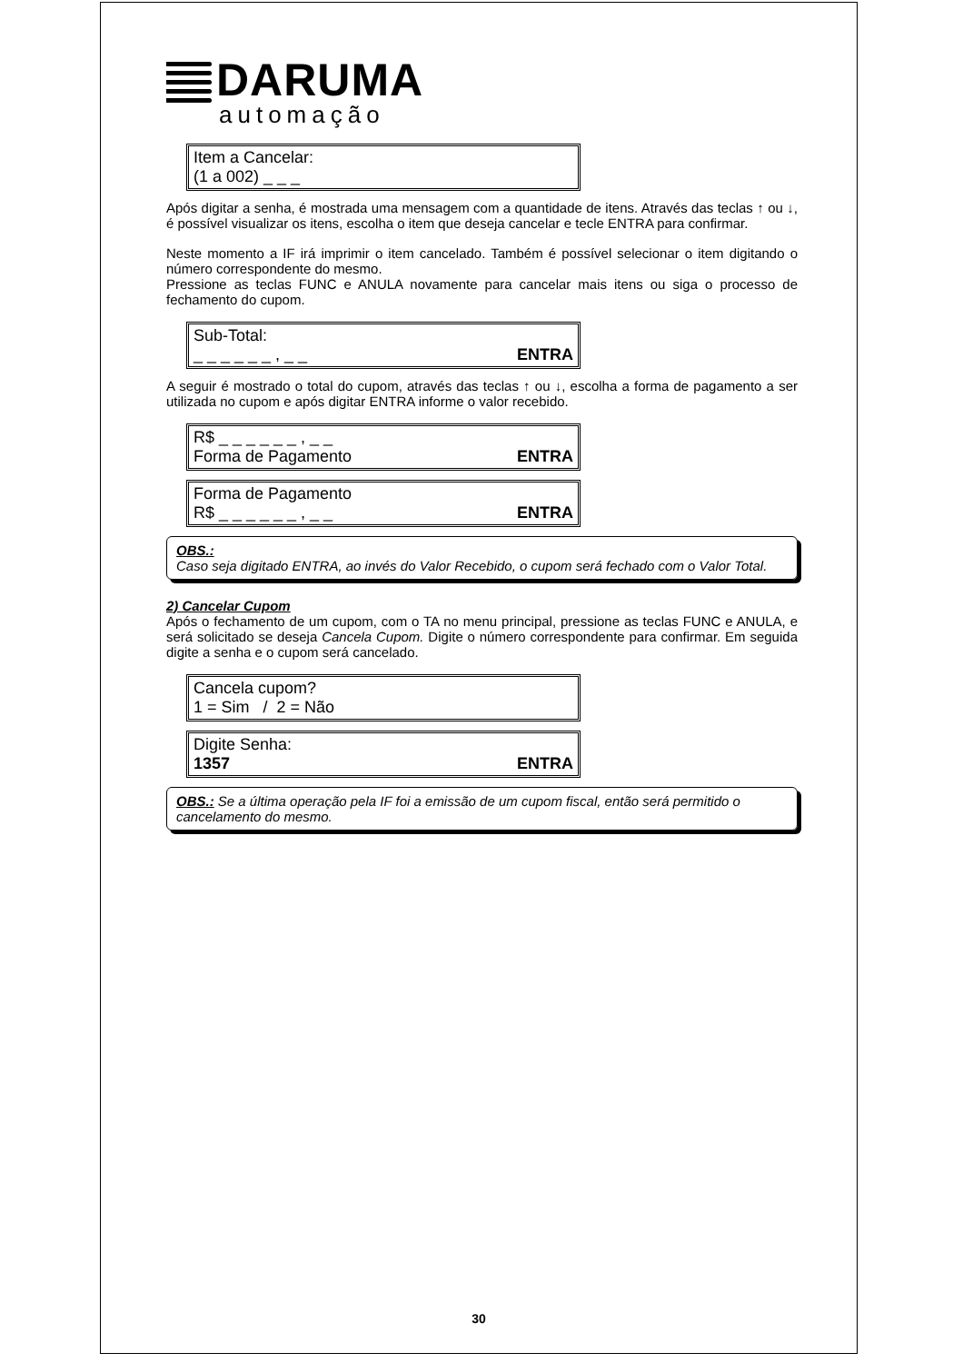DARUMA
automação
Item a Cancelar:
(1 a 002) _ _ _
Após digitar a senha, é mostrada uma mensagem com a quantidade de itens. Através das teclas ↑ ou ↓, é possível visualizar os itens, escolha o item que deseja cancelar e tecle ENTRA para confirmar.
Neste momento a IF irá imprimir o item cancelado. Também é possível selecionar o item digitando o número correspondente do mesmo.
Pressione as teclas FUNC e ANULA novamente para cancelar mais itens ou siga o processo de fechamento do cupom.
Sub-Total:
_ _ _ _ _ _ , _ _ ENTRA
A seguir é mostrado o total do cupom, através das teclas ↑ ou ↓, escolha a forma de pagamento a ser utilizada no cupom e após digitar ENTRA informe o valor recebido.
R$ _ _ _ _ _ _ , _ _
Forma de Pagamento ENTRA
Forma de Pagamento
R$ _ _ _ _ _ _ , _ _ ENTRA
OBS.:
Caso seja digitado ENTRA, ao invés do Valor Recebido, o cupom será fechado com o Valor Total.
2) Cancelar Cupom
Após o fechamento de um cupom, com o TA no menu principal, pressione as teclas FUNC e ANULA, e será solicitado se deseja Cancela Cupom. Digite o número correspondente para confirmar. Em seguida digite a senha e o cupom será cancelado.
Cancela cupom?
1 = Sim / 2 = Não
Digite Senha:
1357 ENTRA
OBS.: Se a última operação pela IF foi a emissão de um cupom fiscal, então será permitido o cancelamento do mesmo.
30